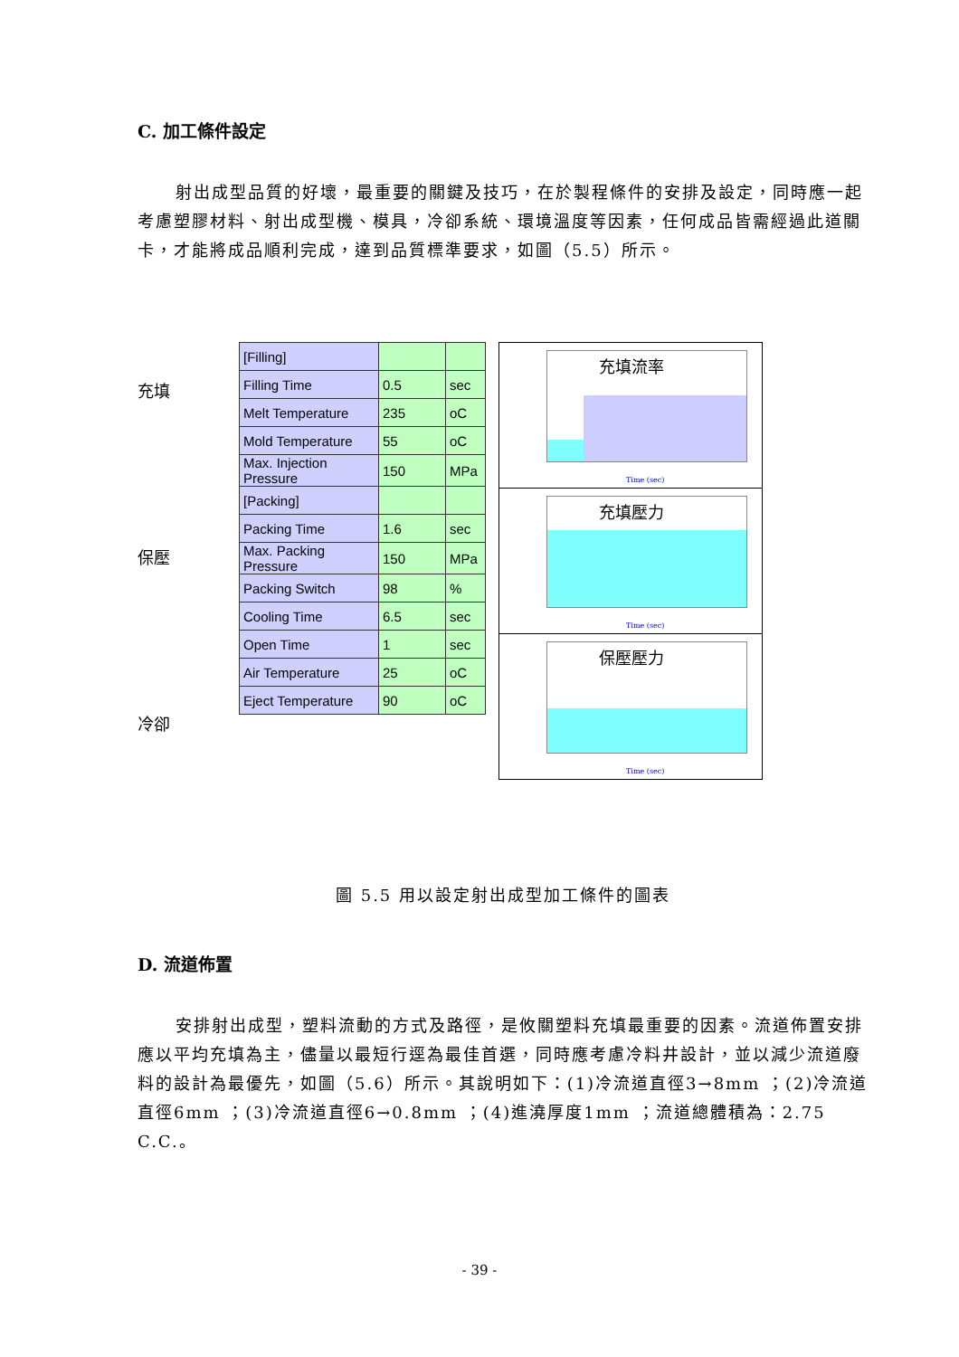C. 加工條件設定
射出成型品質的好壞，最重要的關鍵及技巧，在於製程條件的安排及設定，同時應一起考慮塑膠材料、射出成型機、模具，冷卻系統、環境溫度等因素，任何成品皆需經過此道關卡，才能將成品順利完成，達到品質標準要求，如圖（5.5）所示。
充填
保壓
冷卻
| [Filling] | | |
| Filling Time | 0.5 | sec |
| Melt Temperature | 235 | oC |
| Mold Temperature | 55 | oC |
| Max. Injection Pressure | 150 | MPa |
| [Packing] | | |
| Packing Time | 1.6 | sec |
| Max. Packing Pressure | 150 | MPa |
| Packing Switch | 98 | % |
| Cooling Time | 6.5 | sec |
| Open Time | 1 | sec |
| Air Temperature | 25 | oC |
| Eject Temperature | 90 | oC |
充填流率
Time (sec)
充填壓力
Time (sec)
保壓壓力
Time (sec)
圖 5.5 用以設定射出成型加工條件的圖表
D. 流道佈置
安排射出成型，塑料流動的方式及路徑，是攸關塑料充填最重要的因素。流道佈置安排應以平均充填為主，儘量以最短行逕為最佳首選，同時應考慮冷料井設計，並以減少流道廢料的設計為最優先，如圖（5.6）所示。其說明如下：(1)冷流道直徑3→8mm ；(2)冷流道直徑6mm ；(3)冷流道直徑6→0.8mm ；(4)進澆厚度1mm ；流道總體積為：2.75 C.C.。
- 39 -